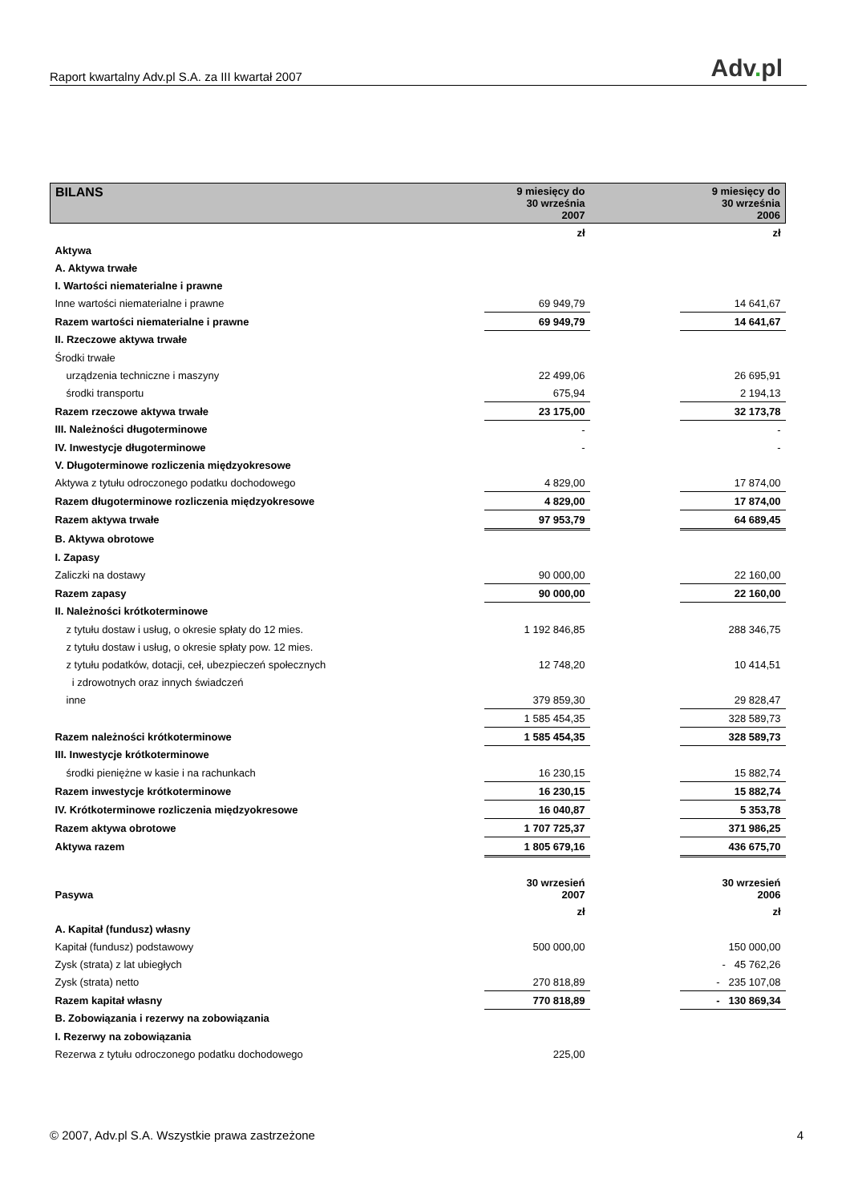Raport kwartalny Adv.pl S.A. za III kwartał 2007
Adv. pl
| BILANS | 9 miesięcy do 30 września 2007 | | 9 miesięcy do 30 września 2006 |
| --- | --- | --- | --- |
| | zł | | zł |
| Aktywa | | | |
| A. Aktywa trwałe | | | |
| I. Wartości niematerialne i prawne | | | |
| Inne wartości niematerialne i prawne | 69 949,79 | | 14 641,67 |
| Razem wartości niematerialne i prawne | 69 949,79 | | 14 641,67 |
| II. Rzeczowe aktywa trwałe | | | |
| Środki trwałe | | | |
| urządzenia techniczne i maszyny | 22 499,06 | | 26 695,91 |
| środki transportu | 675,94 | | 2 194,13 |
| Razem rzeczowe aktywa trwałe | 23 175,00 | | 32 173,78 |
| III. Należności długoterminowe | - | | - |
| IV. Inwestycje długoterminowe | - | | - |
| V. Długoterminowe rozliczenia międzyokresowe | | | |
| Aktywa z tytułu odroczonego podatku dochodowego | 4 829,00 | | 17 874,00 |
| Razem długoterminowe rozliczenia międzyokresowe | 4 829,00 | | 17 874,00 |
| Razem aktywa trwałe | 97 953,79 | | 64 689,45 |
| B. Aktywa obrotowe | | | |
| I. Zapasy | | | |
| Zaliczki na dostawy | 90 000,00 | | 22 160,00 |
| Razem zapasy | 90 000,00 | | 22 160,00 |
| II. Należności krótkoterminowe | | | |
| z tytułu dostaw i usług, o okresie spłaty do 12 mies. | 1 192 846,85 | | 288 346,75 |
| z tytułu dostaw i usług, o okresie spłaty pow. 12 mies. | | | |
| z tytułu podatków, dotacji, ceł, ubezpieczeń społecznych | 12 748,20 | | 10 414,51 |
| i zdrowotnych oraz innych świadczeń | | | |
| inne | 379 859,30 | | 29 828,47 |
| | 1 585 454,35 | | 328 589,73 |
| Razem należności krótkoterminowe | 1 585 454,35 | | 328 589,73 |
| III. Inwestycje krótkoterminowe | | | |
| środki pieniężne w kasie i na rachunkach | 16 230,15 | | 15 882,74 |
| Razem inwestycje krótkoterminowe | 16 230,15 | | 15 882,74 |
| IV. Krótkoterminowe rozliczenia międzyokresowe | 16 040,87 | | 5 353,78 |
| Razem aktywa obrotowe | 1 707 725,37 | | 371 986,25 |
| Aktywa razem | 1 805 679,16 | | 436 675,70 |
| Pasywa | 30 wrzesień 2007 | | 30 wrzesień 2006 |
| | zł | | zł |
| A. Kapitał (fundusz) własny | | | |
| Kapitał (fundusz) podstawowy | 500 000,00 | | 150 000,00 |
| Zysk (strata) z lat ubiegłych | | | - 45 762,26 |
| Zysk (strata) netto | 270 818,89 | | - 235 107,08 |
| Razem kapitał własny | 770 818,89 | | - 130 869,34 |
| B. Zobowiązania i rezerwy na zobowiązania | | | |
| I. Rezerwy na zobowiązania | | | |
| Rezerwa z tytułu odroczonego podatku dochodowego | 225,00 | | |
© 2007, Adv.pl S.A. Wszystkie prawa zastrzeżone 4